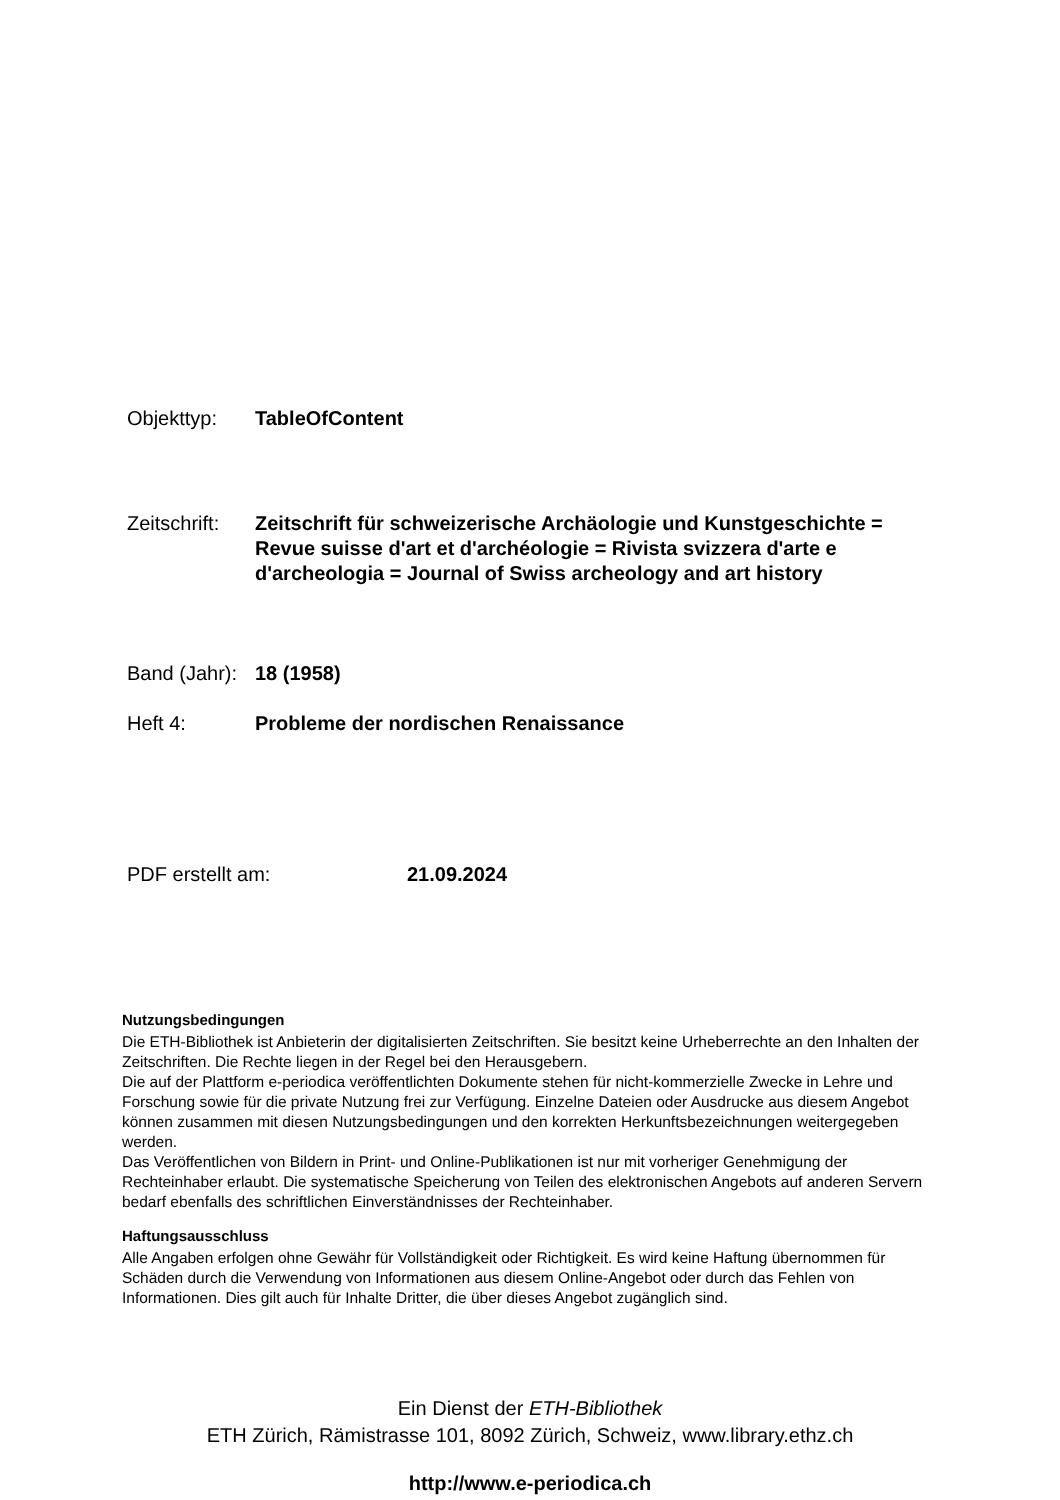Objekttyp: TableOfContent
Zeitschrift:
Zeitschrift für schweizerische Archäologie und Kunstgeschichte =
Revue suisse d'art et d'archéologie = Rivista svizzera d'arte e
d'archeologia = Journal of Swiss archeology and art history
Band (Jahr):
18 (1958)
Heft 4: Probleme der nordischen Renaissance
PDF erstellt am: 21.09.2024
Nutzungsbedingungen
Die ETH-Bibliothek ist Anbieterin der digitalisierten Zeitschriften. Sie besitzt keine Urheberrechte an den Inhalten der Zeitschriften. Die Rechte liegen in der Regel bei den Herausgebern.
Die auf der Plattform e-periodica veröffentlichten Dokumente stehen für nicht-kommerzielle Zwecke in Lehre und Forschung sowie für die private Nutzung frei zur Verfügung. Einzelne Dateien oder Ausdrucke aus diesem Angebot können zusammen mit diesen Nutzungsbedingungen und den korrekten Herkunftsbezeichnungen weitergegeben werden.
Das Veröffentlichen von Bildern in Print- und Online-Publikationen ist nur mit vorheriger Genehmigung der Rechteinhaber erlaubt. Die systematische Speicherung von Teilen des elektronischen Angebots auf anderen Servern bedarf ebenfalls des schriftlichen Einverständnisses der Rechteinhaber.
Haftungsausschluss
Alle Angaben erfolgen ohne Gewähr für Vollständigkeit oder Richtigkeit. Es wird keine Haftung übernommen für Schäden durch die Verwendung von Informationen aus diesem Online-Angebot oder durch das Fehlen von Informationen. Dies gilt auch für Inhalte Dritter, die über dieses Angebot zugänglich sind.
Ein Dienst der ETH-Bibliothek
ETH Zürich, Rämistrasse 101, 8092 Zürich, Schweiz, www.library.ethz.ch
http://www.e-periodica.ch